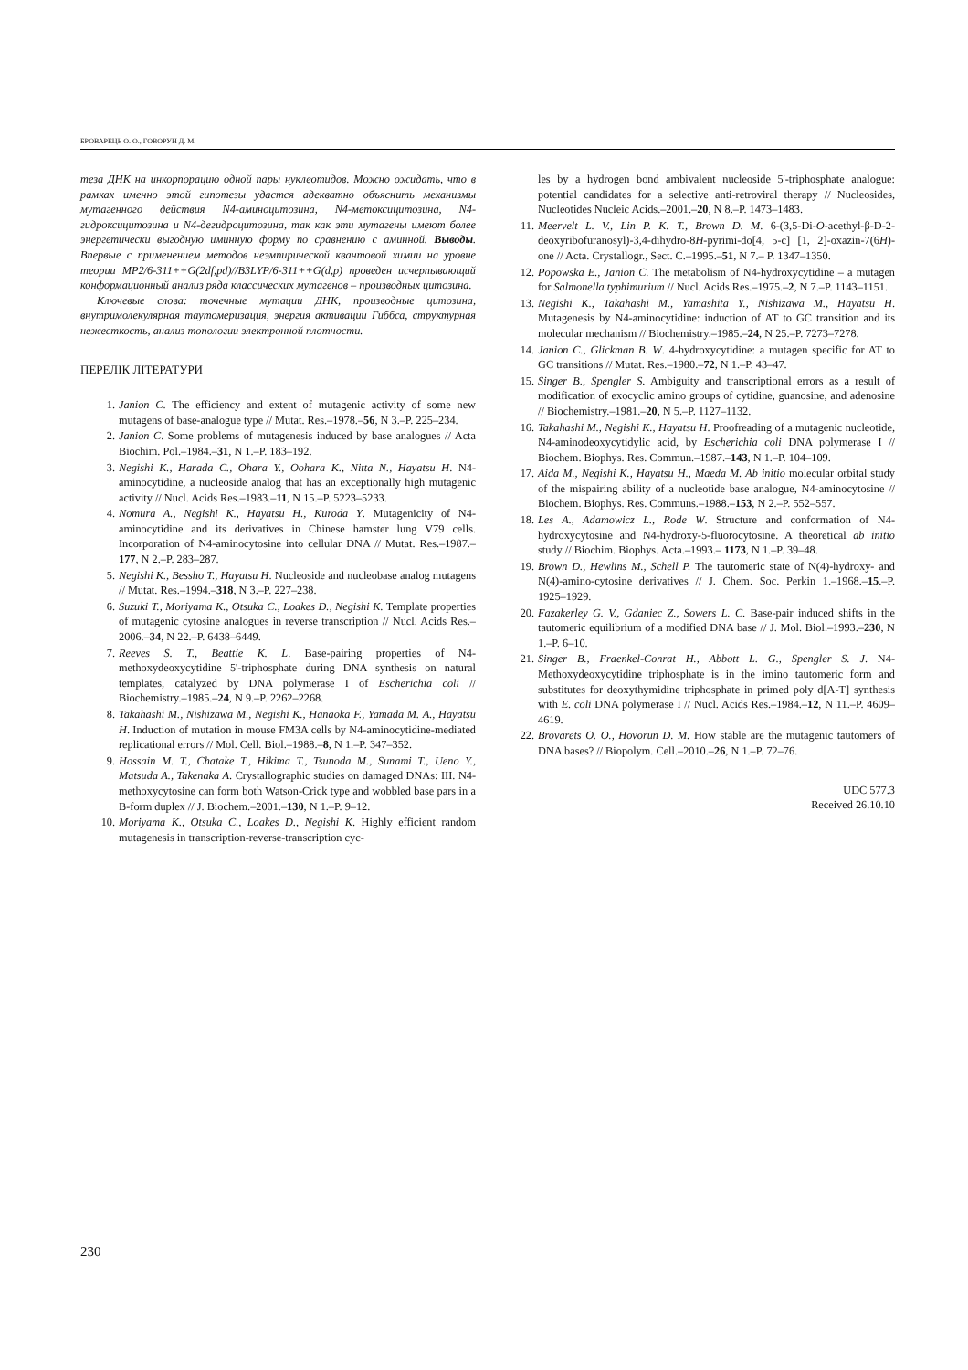БРОВАРЕЦЬ О. О., ГОВОРУН Д. М.
теза ДНК на инкорпорацию одной пары нуклеотидов. Можно ожидать, что в рамках именно этой гипотезы удастся адекватно объяснить механизмы мутагенного действия N4-аминоцитозина, N4-метоксицитозина, N4-гидроксицитозина и N4-дегидроцитозина, так как эти мутагены имеют более энергетически выгодную иминную форму по сравнению с аминной. Выводы. Впервые с применением методов неэмпирической квантовой химии на уровне теории MP2/6-311++G(2df,pd)//B3LYP/6-311++G(d,p) проведен исчерпывающий конформационный анализ ряда классических мутагенов – производных цитозина.
Ключевые слова: точечные мутации ДНК, производные цитозина, внутримолекулярная таутомеризация, энергия активации Гиббса, структурная нежесткость, анализ топологии электронной плотности.
ПЕРЕЛІК ЛІТЕРАТУРИ
1. Janion C. The efficiency and extent of mutagenic activity of some new mutagens of base-analogue type // Mutat. Res.–1978.–56, N 3.–P. 225–234.
2. Janion C. Some problems of mutagenesis induced by base analogues // Acta Biochim. Pol.–1984.–31, N 1.–P. 183–192.
3. Negishi K., Harada C., Ohara Y., Oohara K., Nitta N., Hayatsu H. N4-aminocytidine, a nucleoside analog that has an exceptionally high mutagenic activity // Nucl. Acids Res.–1983.–11, N 15.–P. 5223–5233.
4. Nomura A., Negishi K., Hayatsu H., Kuroda Y. Mutagenicity of N4-aminocytidine and its derivatives in Chinese hamster lung V79 cells. Incorporation of N4-aminocytosine into cellular DNA // Mutat. Res.–1987.–177, N 2.–P. 283–287.
5. Negishi K., Bessho T., Hayatsu H. Nucleoside and nucleobase analog mutagens // Mutat. Res.–1994.–318, N 3.–P. 227–238.
6. Suzuki T., Moriyama K., Otsuka C., Loakes D., Negishi K. Template properties of mutagenic cytosine analogues in reverse transcription // Nucl. Acids Res.–2006.–34, N 22.–P. 6438–6449.
7. Reeves S. T., Beattie K. L. Base-pairing properties of N4-methoxydeoxycytidine 5'-triphosphate during DNA synthesis on natural templates, catalyzed by DNA polymerase I of Escherichia coli // Biochemistry.–1985.–24, N 9.–P. 2262–2268.
8. Takahashi M., Nishizawa M., Negishi K., Hanaoka F., Yamada M. A., Hayatsu H. Induction of mutation in mouse FM3A cells by N4-aminocytidine-mediated replicational errors // Mol. Cell. Biol.–1988.–8, N 1.–P. 347–352.
9. Hossain M. T., Chatake T., Hikima T., Tsunoda M., Sunami T., Ueno Y., Matsuda A., Takenaka A. Crystallographic studies on damaged DNAs: III. N4-methoxycytosine can form both Watson-Crick type and wobbled base pars in a B-form duplex // J. Biochem.–2001.–130, N 1.–P. 9–12.
10. Moriyama K., Otsuka C., Loakes D., Negishi K. Highly efficient random mutagenesis in transcription-reverse-transcription cyc-
les by a hydrogen bond ambivalent nucleoside 5'-triphosphate analogue: potential candidates for a selective anti-retroviral therapy // Nucleosides, Nucleotides Nucleic Acids.–2001.–20, N 8.–P. 1473–1483.
11. Meervelt L. V., Lin P. K. T., Brown D. M. 6-(3,5-Di-O-acethyl-β-D-2-deoxyribofuranosyl)-3,4-dihydro-8H-pyrimi-do[4, 5-c] [1, 2]-oxazin-7(6H)-one // Acta. Crystallogr., Sect. C.–1995.–51, N 7.– P. 1347–1350.
12. Popowska E., Janion C. The metabolism of N4-hydroxycytidine – a mutagen for Salmonella typhimurium // Nucl. Acids Res.–1975.–2, N 7.–P. 1143–1151.
13. Negishi K., Takahashi M., Yamashita Y., Nishizawa M., Hayatsu H. Mutagenesis by N4-aminocytidine: induction of AT to GC transition and its molecular mechanism // Biochemistry.–1985.–24, N 25.–P. 7273–7278.
14. Janion C., Glickman B. W. 4-hydroxycytidine: a mutagen specific for AT to GC transitions // Mutat. Res.–1980.–72, N 1.–P. 43–47.
15. Singer B., Spengler S. Ambiguity and transcriptional errors as a result of modification of exocyclic amino groups of cytidine, guanosine, and adenosine // Biochemistry.–1981.–20, N 5.–P. 1127–1132.
16. Takahashi M., Negishi K., Hayatsu H. Proofreading of a mutagenic nucleotide, N4-aminodeoxycytidylic acid, by Escherichia coli DNA polymerase I // Biochem. Biophys. Res. Commun.–1987.–143, N 1.–P. 104–109.
17. Aida M., Negishi K., Hayatsu H., Maeda M. Ab initio molecular orbital study of the mispairing ability of a nucleotide base analogue, N4-aminocytosine // Biochem. Biophys. Res. Communs.–1988.–153, N 2.–P. 552–557.
18. Les A., Adamowicz L., Rode W. Structure and conformation of N4-hydroxycytosine and N4-hydroxy-5-fluorocytosine. A theoretical ab initio study // Biochim. Biophys. Acta.–1993.– 1173, N 1.–P. 39–48.
19. Brown D., Hewlins M., Schell P. The tautomeric state of N(4)-hydroxy- and N(4)-amino-cytosine derivatives // J. Chem. Soc. Perkin 1.–1968.–15.–P. 1925–1929.
20. Fazakerley G. V., Gdaniec Z., Sowers L. C. Base-pair induced shifts in the tautomeric equilibrium of a modified DNA base // J. Mol. Biol.–1993.–230, N 1.–P. 6–10.
21. Singer B., Fraenkel-Conrat H., Abbott L. G., Spengler S. J. N4-Methoxydeoxycytidine triphosphate is in the imino tautomeric form and substitutes for deoxythymidine triphosphate in primed poly d[A-T] synthesis with E. coli DNA polymerase I // Nucl. Acids Res.–1984.–12, N 11.–P. 4609–4619.
22. Brovarets O. O., Hovorun D. M. How stable are the mutagenic tautomers of DNA bases? // Biopolym. Cell.–2010.–26, N 1.–P. 72–76.
UDC 577.3
Received 26.10.10
230